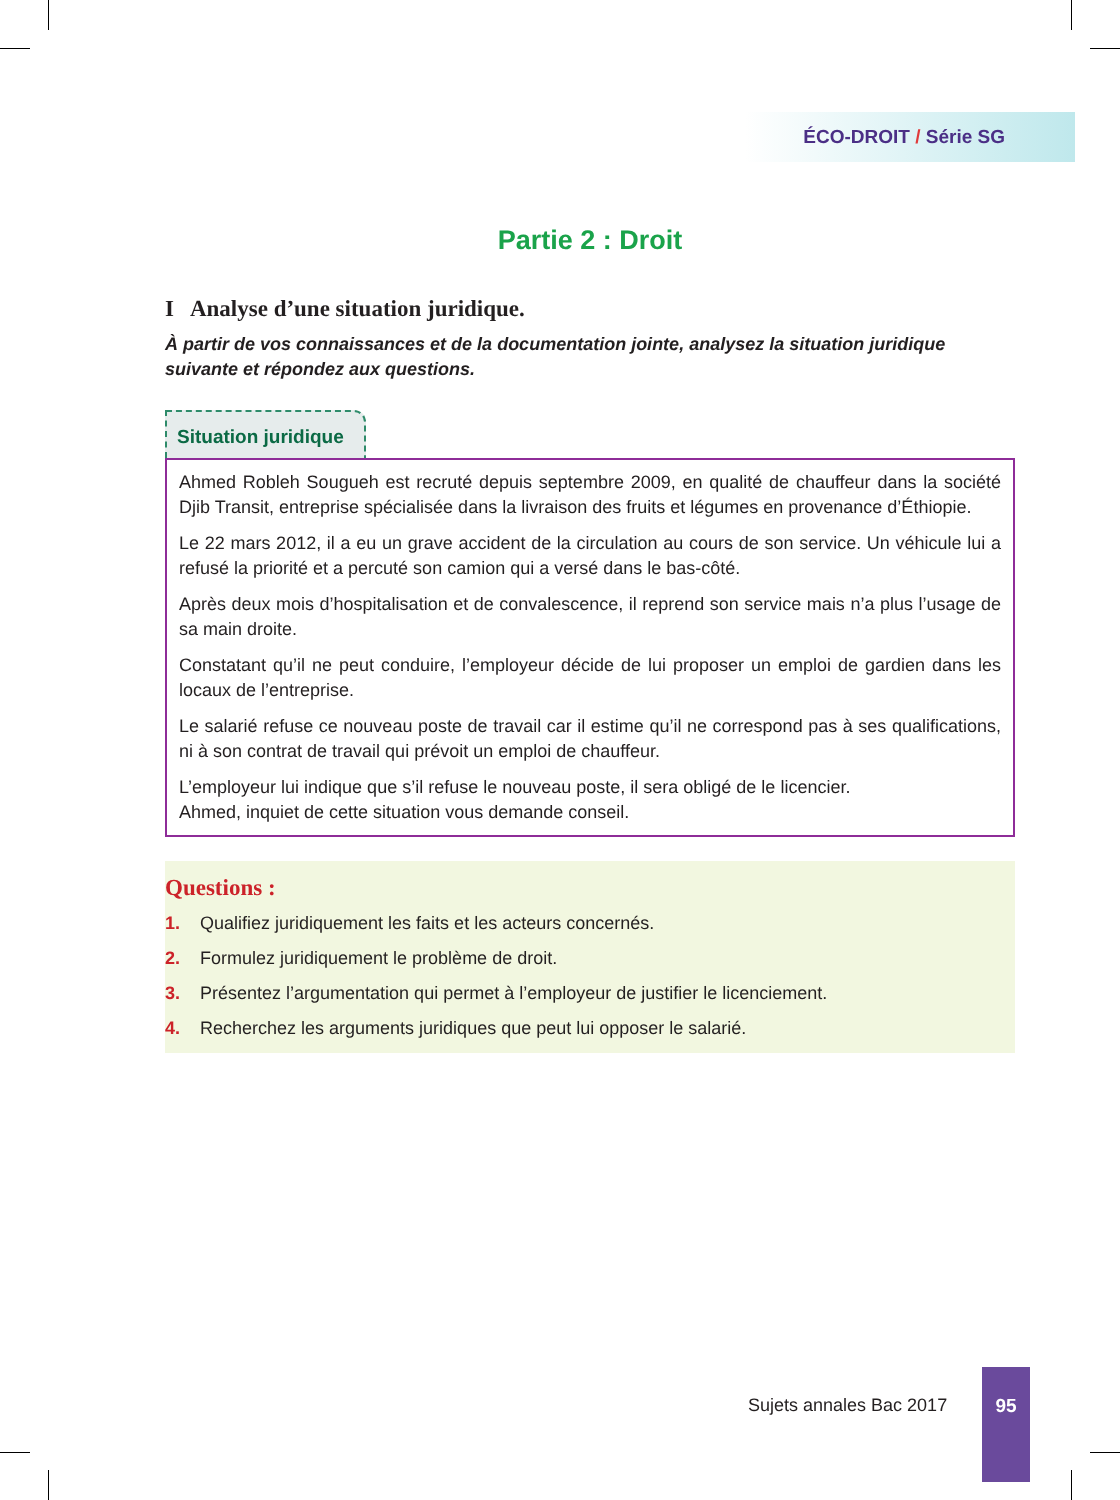ÉCO-DROIT / Série SG
Partie 2 : Droit
I Analyse d’une situation juridique.
À partir de vos connaissances et de la documentation jointe, analysez la situation juridique suivante et répondez aux questions.
Situation juridique
Ahmed Robleh Sougueh est recruté depuis septembre 2009, en qualité de chauffeur dans la société Djib Transit, entreprise spécialisée dans la livraison des fruits et légumes en provenance d’Éthiopie.
Le 22 mars 2012, il a eu un grave accident de la circulation au cours de son service. Un véhicule lui a refusé la priorité et a percuté son camion qui a versé dans le bas-côté.
Après deux mois d’hospitalisation et de convalescence, il reprend son service mais n’a plus l’usage de sa main droite.
Constatant qu’il ne peut conduire, l’employeur décide de lui proposer un emploi de gardien dans les locaux de l’entreprise.
Le salarié refuse ce nouveau poste de travail car il estime qu’il ne correspond pas à ses qualifications, ni à son contrat de travail qui prévoit un emploi de chauffeur.
L’employeur lui indique que s’il refuse le nouveau poste, il sera obligé de le licencier.
Ahmed, inquiet de cette situation vous demande conseil.
Questions :
1. Qualifiez juridiquement les faits et les acteurs concernés.
2. Formulez juridiquement le problème de droit.
3. Présentez l’argumentation qui permet à l’employeur de justifier le licenciement.
4. Recherchez les arguments juridiques que peut lui opposer le salarié.
Sujets annales Bac 2017
95